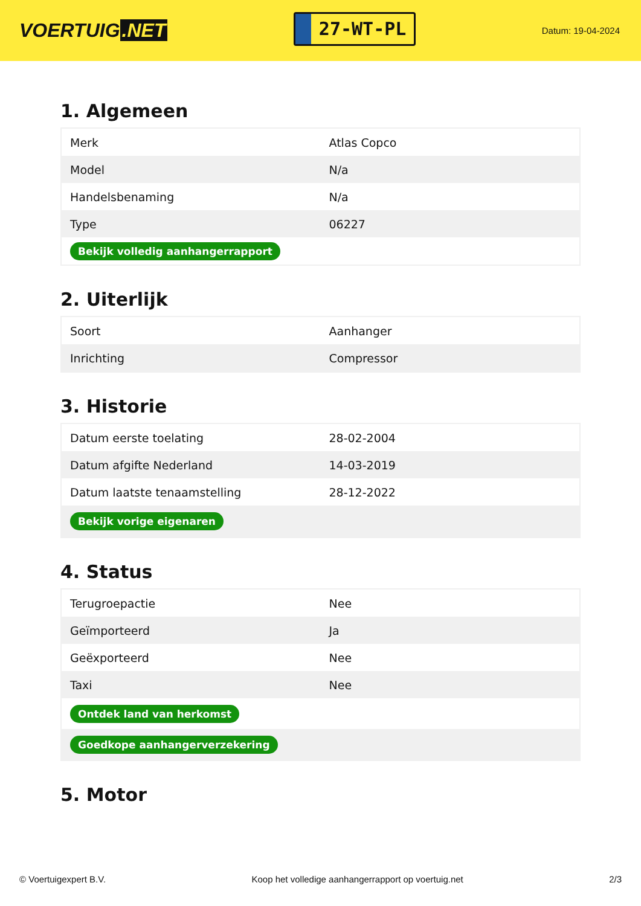VOERTUIG.NET
27-WT-PL
Datum: 19-04-2024
1. Algemeen
| Merk | Atlas Copco |
| Model | N/a |
| Handelsbenaming | N/a |
| Type | 06227 |
| Bekijk volledig aanhangerrapport | |
2. Uiterlijk
| Soort | Aanhanger |
| Inrichting | Compressor |
3. Historie
| Datum eerste toelating | 28-02-2004 |
| Datum afgifte Nederland | 14-03-2019 |
| Datum laatste tenaamstelling | 28-12-2022 |
| Bekijk vorige eigenaren | |
4. Status
| Terugroepactie | Nee |
| Geïmporteerd | Ja |
| Geëxporteerd | Nee |
| Taxi | Nee |
| Ontdek land van herkomst | |
| Goedkope aanhangerverzekering | |
5. Motor
© Voertuigexpert B.V. Koop het volledige aanhangerrapport op voertuig.net 2/3